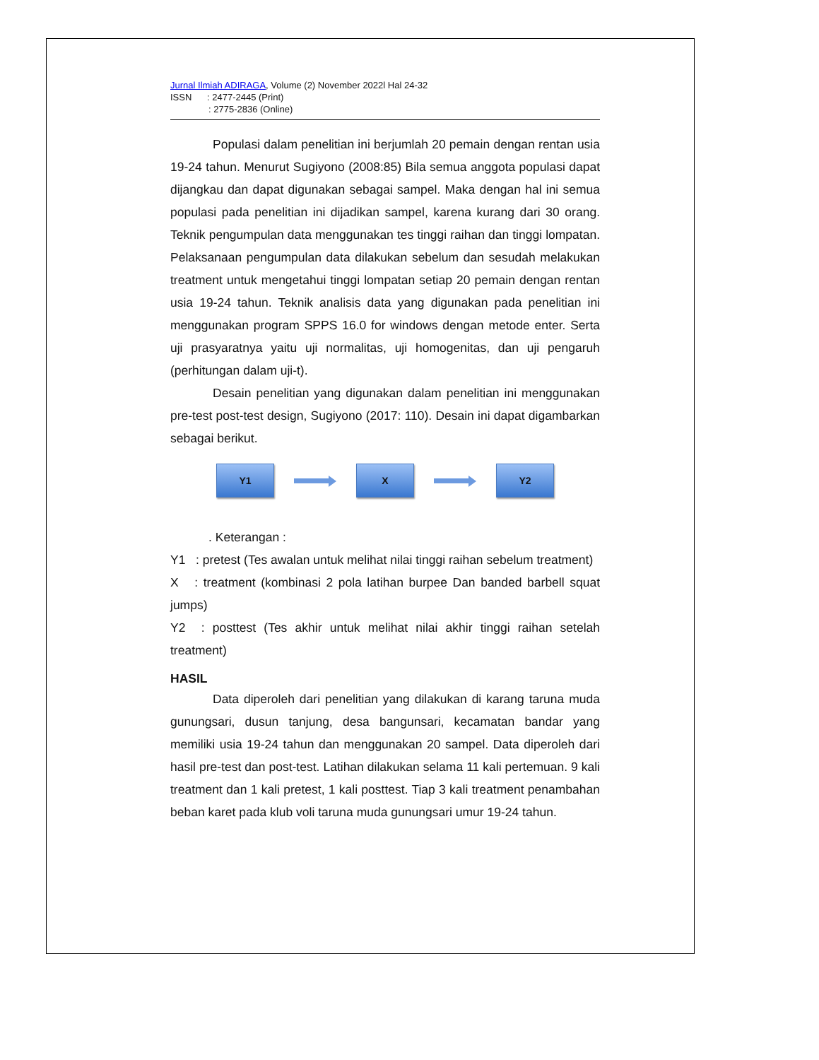Jurnal Ilmiah ADIRAGA, Volume (2) November 2022l Hal 24-32
ISSN : 2477-2445 (Print)
: 2775-2836 (Online)
Populasi dalam penelitian ini berjumlah 20 pemain dengan rentan usia 19-24 tahun. Menurut Sugiyono (2008:85) Bila semua anggota populasi dapat dijangkau dan dapat digunakan sebagai sampel. Maka dengan hal ini semua populasi pada penelitian ini dijadikan sampel, karena kurang dari 30 orang. Teknik pengumpulan data menggunakan tes tinggi raihan dan tinggi lompatan. Pelaksanaan pengumpulan data dilakukan sebelum dan sesudah melakukan treatment untuk mengetahui tinggi lompatan setiap 20 pemain dengan rentan usia 19-24 tahun. Teknik analisis data yang digunakan pada penelitian ini menggunakan program SPPS 16.0 for windows dengan metode enter. Serta uji prasyaratnya yaitu uji normalitas, uji homogenitas, dan uji pengaruh (perhitungan dalam uji-t).
Desain penelitian yang digunakan dalam penelitian ini menggunakan pre-test post-test design, Sugiyono (2017: 110). Desain ini dapat digambarkan sebagai berikut.
Y1 X Y2
. Keterangan :
Y1 : pretest (Tes awalan untuk melihat nilai tinggi raihan sebelum treatment)
X : treatment (kombinasi 2 pola latihan burpee Dan banded barbell squat jumps)
Y2 : posttest (Tes akhir untuk melihat nilai akhir tinggi raihan setelah treatment)
HASIL
Data diperoleh dari penelitian yang dilakukan di karang taruna muda gunungsari, dusun tanjung, desa bangunsari, kecamatan bandar yang memiliki usia 19-24 tahun dan menggunakan 20 sampel. Data diperoleh dari hasil pre-test dan post-test. Latihan dilakukan selama 11 kali pertemuan. 9 kali treatment dan 1 kali pretest, 1 kali posttest. Tiap 3 kali treatment penambahan beban karet pada klub voli taruna muda gunungsari umur 19-24 tahun.